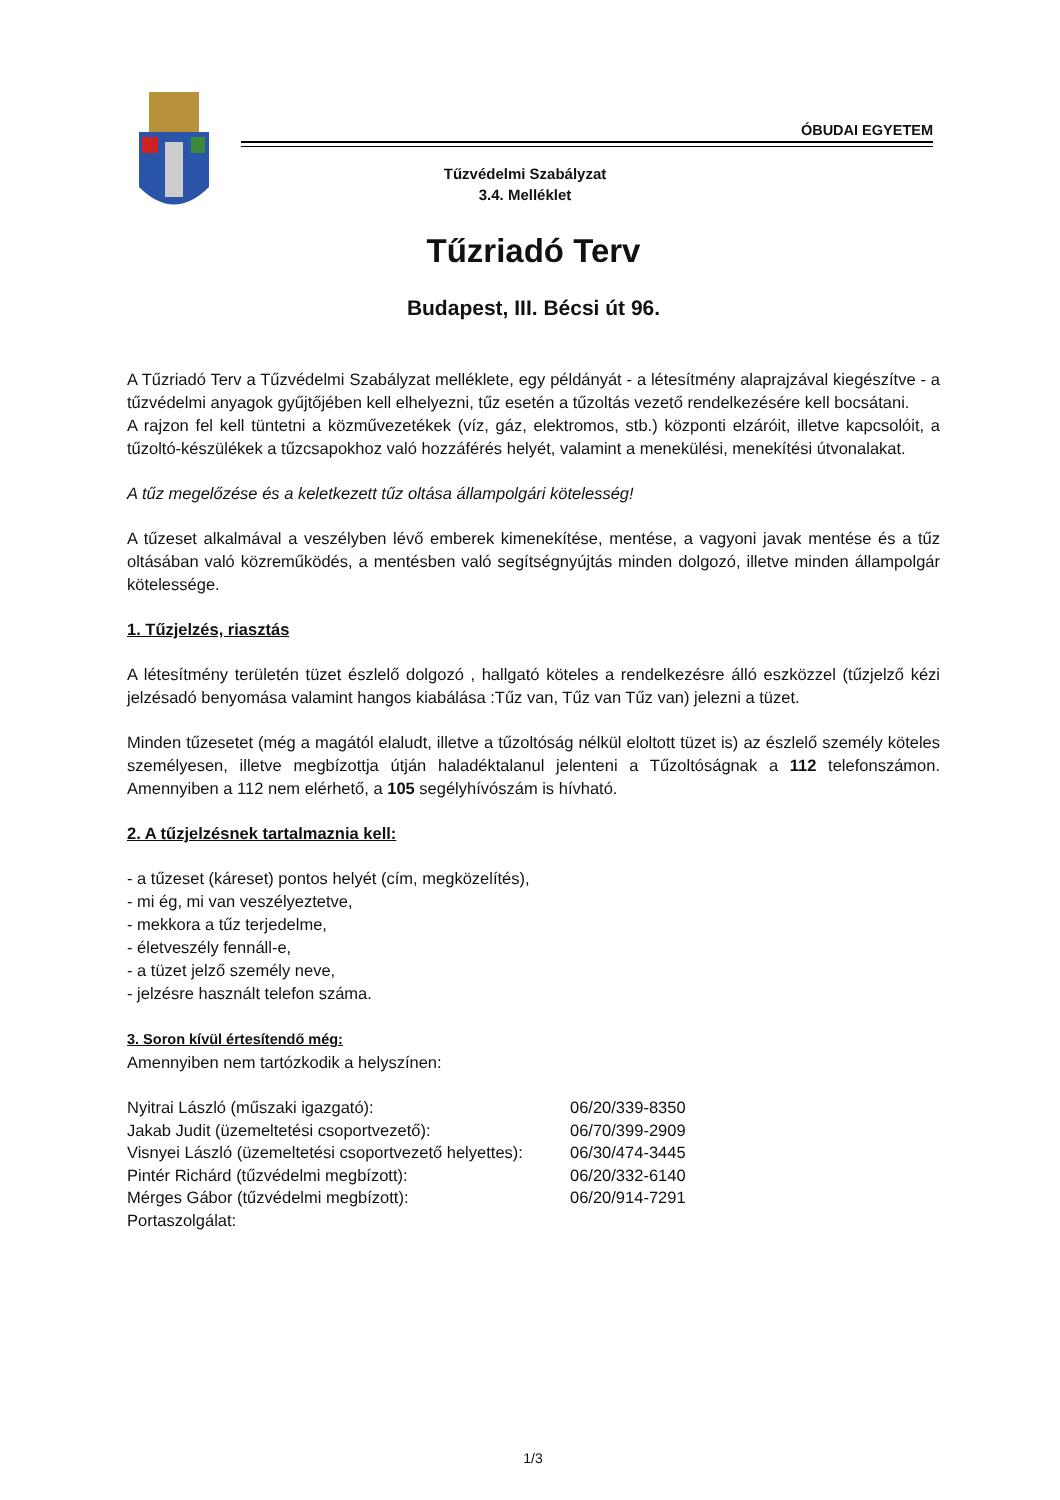ÓBUDAI EGYETEM
Tűzvédelmi Szabályzat
3.4. Melléklet
Tűzriadó Terv
Budapest, III. Bécsi út 96.
A Tűzriadó Terv a Tűzvédelmi Szabályzat melléklete, egy példányát - a létesítmény alaprajzával kiegészítve - a tűzvédelmi anyagok gyűjtőjében kell elhelyezni, tűz esetén a tűzoltás vezető rendelkezésére kell bocsátani.
A rajzon fel kell tüntetni a közművezetékek (víz, gáz, elektromos, stb.) központi elzáróit, illetve kapcsolóit, a tűzoltó-készülékek a tűzcsapokhoz való hozzáférés helyét, valamint a menekülési, menekítési útvonalakat.
A tűz megelőzése és a keletkezett tűz oltása állampolgári kötelesség!
A tűzeset alkalmával a veszélyben lévő emberek kimenekítése, mentése, a vagyoni javak mentése és a tűz oltásában való közreműködés, a mentésben való segítségnyújtás minden dolgozó, illetve minden állampolgár kötelessége.
1. Tűzjelzés, riasztás
A létesítmény területén tüzet észlelő dolgozó , hallgató köteles a rendelkezésre álló eszközzel (tűzjelző kézi jelzésadó benyomása valamint hangos kiabálása :Tűz van, Tűz van Tűz van) jelezni a tüzet.
Minden tűzesetet (még a magától elaludt, illetve a tűzoltóság nélkül eloltott tüzet is) az észlelő személy köteles személyesen, illetve megbízottja útján haladéktalanul jelenteni a Tűzoltóságnak a 112 telefonszámon. Amennyiben a 112 nem elérhető, a 105 segélyhívószám is hívható.
2. A tűzjelzésnek tartalmaznia kell:
- a tűzeset (káreset) pontos helyét (cím, megközelítés),
- mi ég, mi van veszélyeztetve,
- mekkora a tűz terjedelme,
- életveszély fennáll-e,
- a tüzet jelző személy neve,
- jelzésre használt telefon száma.
3. Soron kívül értesítendő még:
Amennyiben nem tartózkodik a helyszínen:
| Nyitrai László (műszaki igazgató): | 06/20/339-8350 |
| Jakab Judit (üzemeltetési csoportvezető): | 06/70/399-2909 |
| Visnyei László (üzemeltetési csoportvezető helyettes): | 06/30/474-3445 |
| Pintér Richárd (tűzvédelmi megbízott): | 06/20/332-6140 |
| Mérges Gábor (tűzvédelmi megbízott): | 06/20/914-7291 |
| Portaszolgálat: | |
1/3